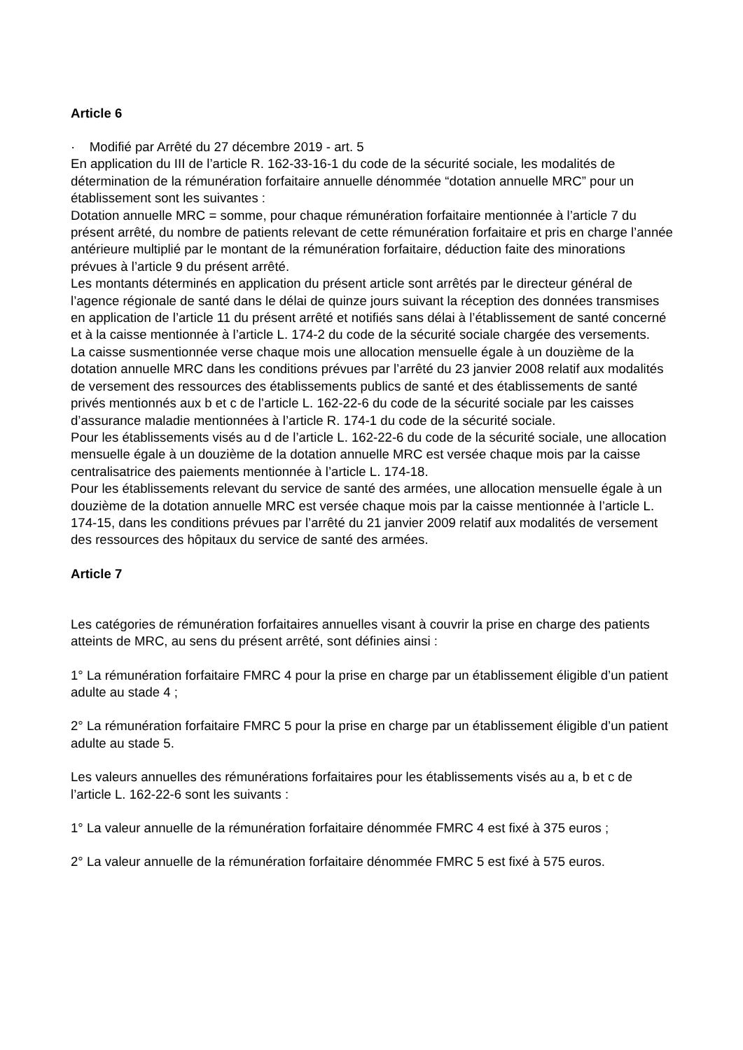Article 6
· Modifié par Arrêté du 27 décembre 2019 - art. 5
En application du III de l’article R. 162-33-16-1 du code de la sécurité sociale, les modalités de détermination de la rémunération forfaitaire annuelle dénommée “dotation annuelle MRC” pour un établissement sont les suivantes :
Dotation annuelle MRC = somme, pour chaque rémunération forfaitaire mentionnée à l’article 7 du présent arrêté, du nombre de patients relevant de cette rémunération forfaitaire et pris en charge l’année antérieure multiplié par le montant de la rémunération forfaitaire, déduction faite des minorations prévues à l’article 9 du présent arrêté.
Les montants déterminés en application du présent article sont arrêtés par le directeur général de l’agence régionale de santé dans le délai de quinze jours suivant la réception des données transmises en application de l’article 11 du présent arrêté et notifiés sans délai à l’établissement de santé concerné et à la caisse mentionnée à l’article L. 174-2 du code de la sécurité sociale chargée des versements.
La caisse susmentionnée verse chaque mois une allocation mensuelle égale à un douzième de la dotation annuelle MRC dans les conditions prévues par l’arrêté du 23 janvier 2008 relatif aux modalités de versement des ressources des établissements publics de santé et des établissements de santé privés mentionnés aux b et c de l’article L. 162-22-6 du code de la sécurité sociale par les caisses d’assurance maladie mentionnées à l’article R. 174-1 du code de la sécurité sociale.
Pour les établissements visés au d de l’article L. 162-22-6 du code de la sécurité sociale, une allocation mensuelle égale à un douzième de la dotation annuelle MRC est versée chaque mois par la caisse centralisatrice des paiements mentionnée à l’article L. 174-18.
Pour les établissements relevant du service de santé des armées, une allocation mensuelle égale à un douzième de la dotation annuelle MRC est versée chaque mois par la caisse mentionnée à l’article L. 174-15, dans les conditions prévues par l’arrêté du 21 janvier 2009 relatif aux modalités de versement des ressources des hôpitaux du service de santé des armées.
Article 7
Les catégories de rémunération forfaitaires annuelles visant à couvrir la prise en charge des patients atteints de MRC, au sens du présent arrêté, sont définies ainsi :
1° La rémunération forfaitaire FMRC 4 pour la prise en charge par un établissement éligible d’un patient adulte au stade 4 ;
2° La rémunération forfaitaire FMRC 5 pour la prise en charge par un établissement éligible d’un patient adulte au stade 5.
Les valeurs annuelles des rémunérations forfaitaires pour les établissements visés au a, b et c de l’article L. 162-22-6 sont les suivants :
1° La valeur annuelle de la rémunération forfaitaire dénommée FMRC 4 est fixé à 375 euros ;
2° La valeur annuelle de la rémunération forfaitaire dénommée FMRC 5 est fixé à 575 euros.